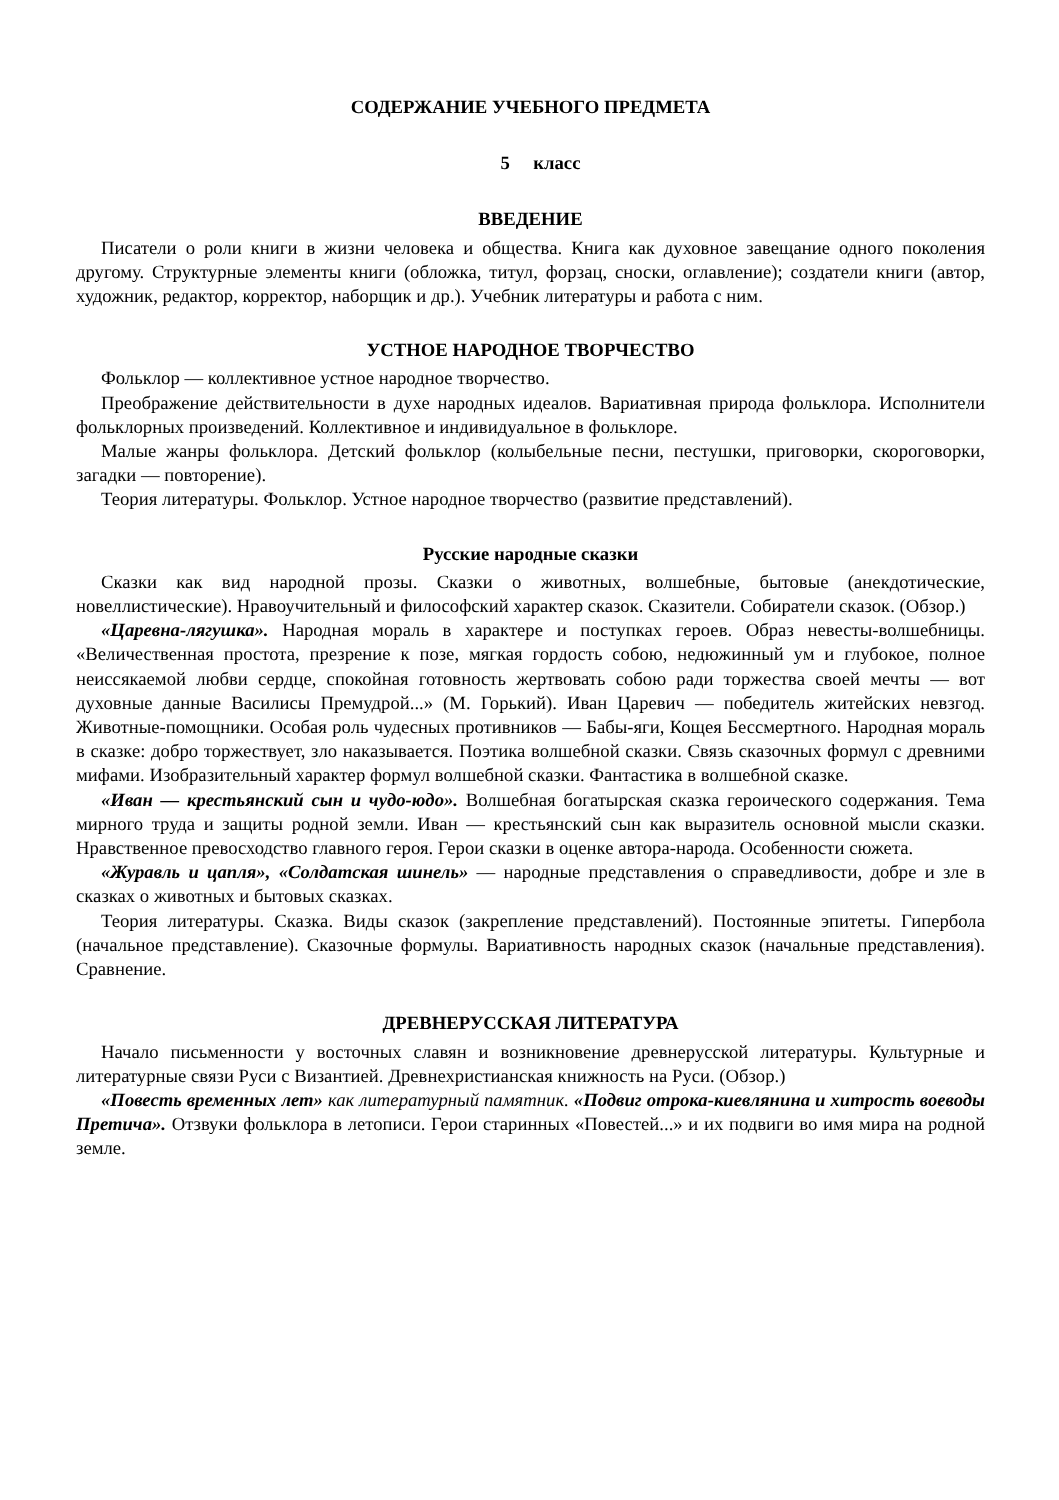СОДЕРЖАНИЕ УЧЕБНОГО ПРЕДМЕТА
5 класс
ВВЕДЕНИЕ
Писатели о роли книги в жизни человека и общества. Книга как духовное завещание одного поколения другому. Структурные элементы книги (обложка, титул, форзац, сноски, оглавление); создатели книги (автор, художник, редактор, корректор, наборщик и др.). Учебник литературы и работа с ним.
УСТНОЕ НАРОДНОЕ ТВОРЧЕСТВО
Фольклор — коллективное устное народное творчество.
Преображение действительности в духе народных идеалов. Вариативная природа фольклора. Исполнители фольклорных произведений. Коллективное и индивидуальное в фольклоре.
Малые жанры фольклора. Детский фольклор (колыбельные песни, пестушки, приговорки, скороговорки, загадки — повторение).
Теория литературы. Фольклор. Устное народное творчество (развитие представлений).
Русские народные сказки
Сказки как вид народной прозы. Сказки о животных, волшебные, бытовые (анекдотические, новеллистические). Нравоучительный и философский характер сказок. Сказители. Собиратели сказок. (Обзор.)
«Царевна-лягушка». Народная мораль в характере и поступках героев. Образ невесты-волшебницы. «Величественная простота, презрение к позе, мягкая гордость собою, недюжинный ум и глубокое, полное неиссякаемой любви сердце, спокойная готовность жертвовать собою ради торжества своей мечты — вот духовные данные Василисы Премудрой...» (М. Горький). Иван Царевич — победитель житейских невзгод. Животные-помощники. Особая роль чудесных противников — Бабы-яги, Кощея Бессмертного. Народная мораль в сказке: добро торжествует, зло наказывается. Поэтика волшебной сказки. Связь сказочных формул с древними мифами. Изобразительный характер формул волшебной сказки. Фантастика в волшебной сказке.
«Иван — крестьянский сын и чудо-юдо». Волшебная богатырская сказка героического содержания. Тема мирного труда и защиты родной земли. Иван — крестьянский сын как выразитель основной мысли сказки. Нравственное превосходство главного героя. Герои сказки в оценке автора-народа. Особенности сюжета.
«Журавль и цапля», «Солдатская шинель» — народные представления о справедливости, добре и зле в сказках о животных и бытовых сказках.
Теория литературы. Сказка. Виды сказок (закрепление представлений). Постоянные эпитеты. Гипербола (начальное представление). Сказочные формулы. Вариативность народных сказок (начальные представления). Сравнение.
ДРЕВНЕРУССКАЯ ЛИТЕРАТУРА
Начало письменности у восточных славян и возникновение древнерусской литературы. Культурные и литературные связи Руси с Византией. Древнехристианская книжность на Руси. (Обзор.)
«Повесть временных лет» как литературный памятник. «Подвиг отрока-киевлянина и хитрость воеводы Претича». Отзвуки фольклора в летописи. Герои старинных «Повестей...» и их подвиги во имя мира на родной земле.